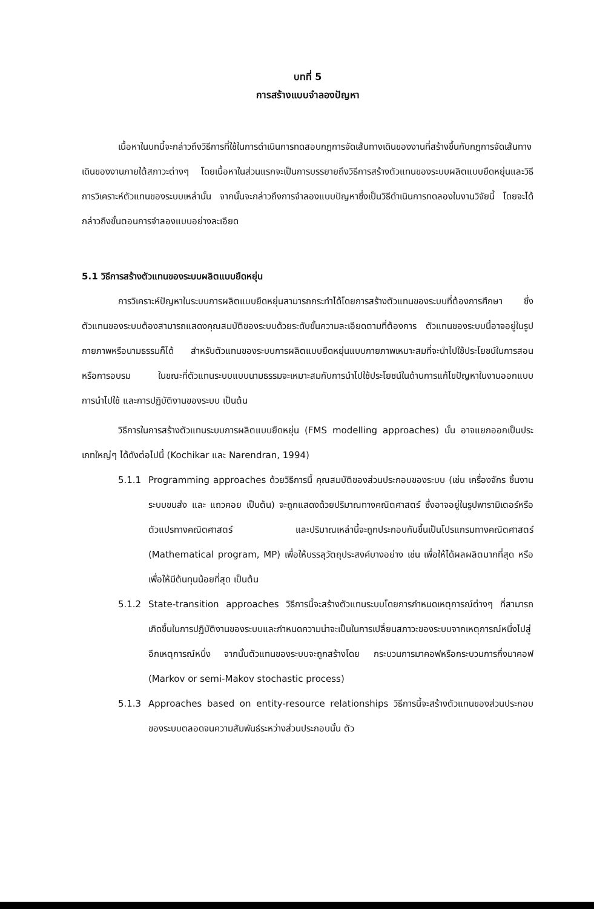บทที่ 5
การสร้างแบบจำลองปัญหา
เนื้อหาในบทนี้จะกล่าวถึงวิธีการที่ใช้ในการดำเนินการทดสอบกฎการจัดเส้นทางเดินของงานที่สร้างขึ้นกับกฎการจัดเส้นทางเดินของงานภายใต้สภาวะต่างๆ โดยเนื้อหาในส่วนแรกจะเป็นการบรรยายถึงวิธีการสร้างตัวแทนของระบบผลิตแบบยืดหยุ่นและวิธีการวิเคราะห์ตัวแทนของระบบเหล่านั้น จากนั้นจะกล่าวถึงการจำลองแบบปัญหาซึ่งเป็นวิธีดำเนินการทดลองในงานวิจัยนี้ โดยจะได้กล่าวถึงขั้นตอนการจำลองแบบอย่างละเอียด
5.1 วิธีการสร้างตัวแทนของระบบผลิตแบบยืดหยุ่น
การวิเคราะห์ปัญหาในระบบการผลิตแบบยืดหยุ่นสามารถกระทำได้โดยการสร้างตัวแทนของระบบที่ต้องการศึกษา ซึ่งตัวแทนของระบบต้องสามารถแสดงคุณสมบัติของระบบด้วยระดับขั้นความละเอียดตามที่ต้องการ ตัวแทนของระบบนี้อาจอยู่ในรูปกายภาพหรือนามธรรมก็ได้ สำหรับตัวแทนของระบบการผลิตแบบยืดหยุ่นแบบกายภาพเหมาะสมที่จะนำไปใช้ประโยชน์ในการสอนหรือการอบรม ในขณะที่ตัวแทนระบบแบบนามธรรมจะเหมาะสมกับการนำไปใช้ประโยชน์ในด้านการแก้ไขปัญหาในงานออกแบบ การนำไปใช้ และการปฏิบัติงานของระบบ เป็นต้น
วิธีการในการสร้างตัวแทนระบบการผลิตแบบยืดหยุ่น (FMS modelling approaches) นั้น อาจแยกออกเป็นประเภทใหญ่ๆ ได้ดังต่อไปนี้ (Kochikar และ Narendran, 1994)
5.1.1
Programming approaches ด้วยวิธีการนี้ คุณสมบัติของส่วนประกอบของระบบ (เช่น เครื่องจักร ชิ้นงาน ระบบขนส่ง และ แถวคอย เป็นต้น) จะถูกแสดงด้วยปริมาณทางคณิตศาสตร์ ซึ่งอาจอยู่ในรูปพารามิเตอร์หรือตัวแปรทางคณิตศาสตร์ และปริมาณเหล่านี้จะถูกประกอบกันขึ้นเป็นโปรแกรมทางคณิตศาสตร์ (Mathematical program, MP) เพื่อให้บรรลุวัตถุประสงค์บางอย่าง เช่น เพื่อให้ได้ผลผลิตมากที่สุด หรือ เพื่อให้มีต้นทุนน้อยที่สุด เป็นต้น
5.1.2
State-transition approaches วิธีการนี้จะสร้างตัวแทนระบบโดยการกำหนดเหตุการณ์ต่างๆ ที่สามารถเกิดขึ้นในการปฏิบัติงานของระบบและกำหนดความน่าจะเป็นในการเปลี่ยนสภาวะของระบบจากเหตุการณ์หนึ่งไปสู่อีกเหตุการณ์หนึ่ง จากนั้นตัวแทนของระบบจะถูกสร้างโดย กระบวนการมาคอฟหรือกระบวนการกึ่งมาคอฟ (Markov or semi-Makov stochastic process)
5.1.3
Approaches based on entity-resource relationships วิธีการนี้จะสร้างตัวแทนของส่วนประกอบของระบบตลอดจนความสัมพันธ์ระหว่างส่วนประกอบนั้น ตัว